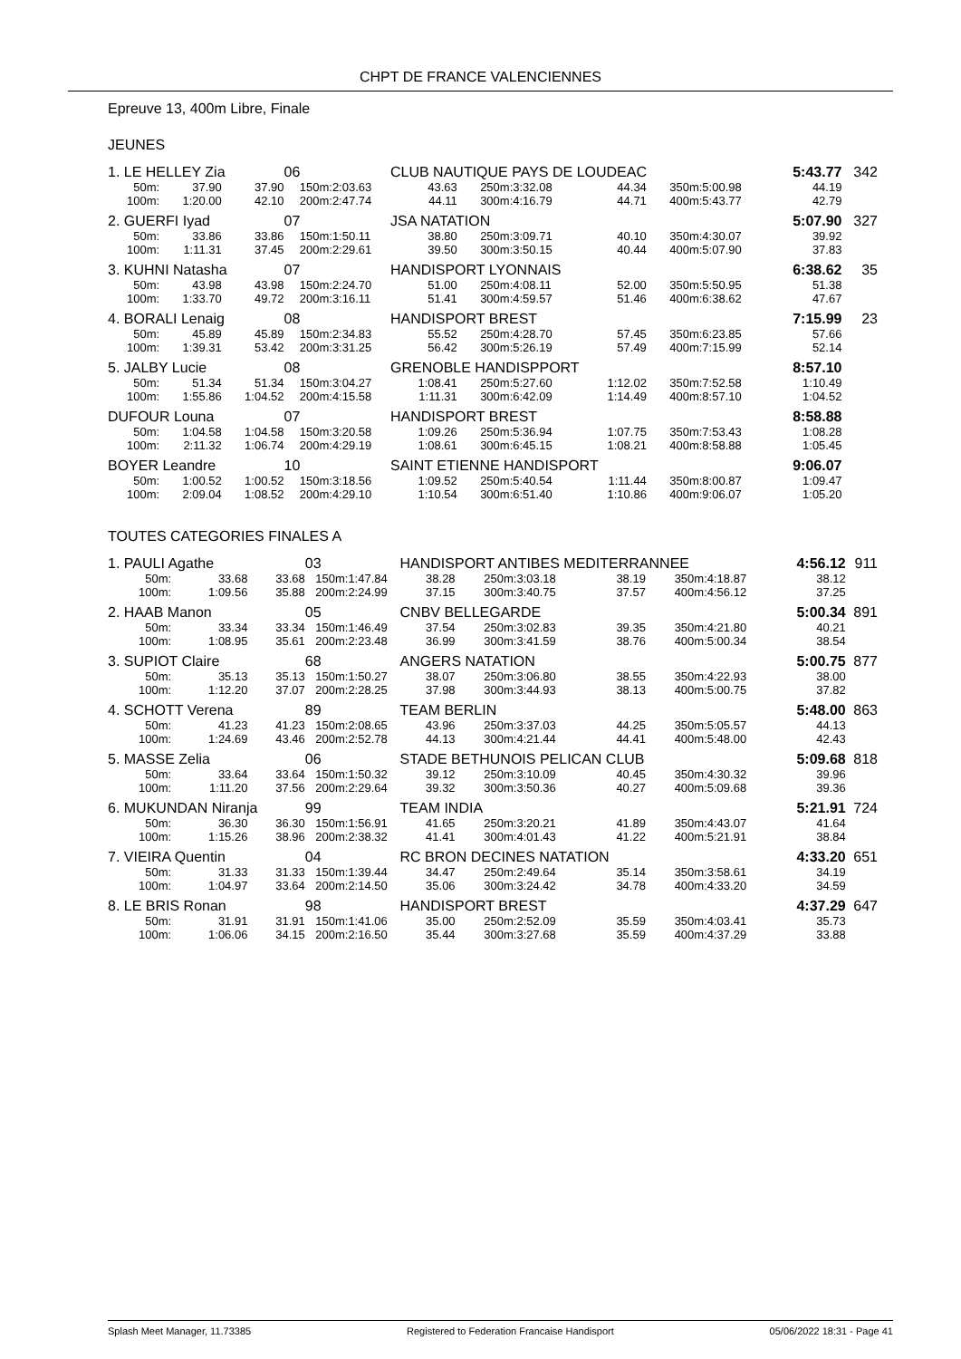CHPT DE FRANCE VALENCIENNES
Epreuve 13, 400m Libre, Finale
JEUNES
| 1. LE HELLEY Zia | | | 06 | | CLUB NAUTIQUE PAYS DE LOUDEAC | | | | | | 5:43.77 | 342 |
| 50m: | 37.90 | 37.90 | 150m: | 2:03.63 | 43.63 | 250m: | 3:32.08 | 44.34 | 350m: | 5:00.98 | 44.19 | |
| 100m: | 1:20.00 | 42.10 | 200m: | 2:47.74 | 44.11 | 300m: | 4:16.79 | 44.71 | 400m: | 5:43.77 | 42.79 | |
| 2. GUERFI Iyad | | | 07 | | JSA NATATION | | | | | | 5:07.90 | 327 |
| 50m: | 33.86 | 33.86 | 150m: | 1:50.11 | 38.80 | 250m: | 3:09.71 | 40.10 | 350m: | 4:30.07 | 39.92 | |
| 100m: | 1:11.31 | 37.45 | 200m: | 2:29.61 | 39.50 | 300m: | 3:50.15 | 40.44 | 400m: | 5:07.90 | 37.83 | |
| 3. KUHNI Natasha | | | 07 | | HANDISPORT LYONNAIS | | | | | | 6:38.62 | 35 |
| 50m: | 43.98 | 43.98 | 150m: | 2:24.70 | 51.00 | 250m: | 4:08.11 | 52.00 | 350m: | 5:50.95 | 51.38 | |
| 100m: | 1:33.70 | 49.72 | 200m: | 3:16.11 | 51.41 | 300m: | 4:59.57 | 51.46 | 400m: | 6:38.62 | 47.67 | |
| 4. BORALI Lenaig | | | 08 | | HANDISPORT BREST | | | | | | 7:15.99 | 23 |
| 50m: | 45.89 | 45.89 | 150m: | 2:34.83 | 55.52 | 250m: | 4:28.70 | 57.45 | 350m: | 6:23.85 | 57.66 | |
| 100m: | 1:39.31 | 53.42 | 200m: | 3:31.25 | 56.42 | 300m: | 5:26.19 | 57.49 | 400m: | 7:15.99 | 52.14 | |
| 5. JALBY Lucie | | | 08 | | GRENOBLE HANDISPPORT | | | | | | 8:57.10 | |
| 50m: | 51.34 | 51.34 | 150m: | 3:04.27 | 1:08.41 | 250m: | 5:27.60 | 1:12.02 | 350m: | 7:52.58 | 1:10.49 | |
| 100m: | 1:55.86 | 1:04.52 | 200m: | 4:15.58 | 1:11.31 | 300m: | 6:42.09 | 1:14.49 | 400m: | 8:57.10 | 1:04.52 | |
| DUFOUR Louna | | | 07 | | HANDISPORT BREST | | | | | | 8:58.88 | |
| 50m: | 1:04.58 | 1:04.58 | 150m: | 3:20.58 | 1:09.26 | 250m: | 5:36.94 | 1:07.75 | 350m: | 7:53.43 | 1:08.28 | |
| 100m: | 2:11.32 | 1:06.74 | 200m: | 4:29.19 | 1:08.61 | 300m: | 6:45.15 | 1:08.21 | 400m: | 8:58.88 | 1:05.45 | |
| BOYER Leandre | | | 10 | | SAINT ETIENNE HANDISPORT | | | | | | 9:06.07 | |
| 50m: | 1:00.52 | 1:00.52 | 150m: | 3:18.56 | 1:09.52 | 250m: | 5:40.54 | 1:11.44 | 350m: | 8:00.87 | 1:09.47 | |
| 100m: | 2:09.04 | 1:08.52 | 200m: | 4:29.10 | 1:10.54 | 300m: | 6:51.40 | 1:10.86 | 400m: | 9:06.07 | 1:05.20 | |
TOUTES CATEGORIES FINALES A
| 1. PAULI Agathe | | | 03 | | HANDISPORT ANTIBES MEDITERRANNEE | | | | | | 4:56.12 | 911 |
| 50m: | 33.68 | 33.68 | 150m: | 1:47.84 | 38.28 | 250m: | 3:03.18 | 38.19 | 350m: | 4:18.87 | 38.12 | |
| 100m: | 1:09.56 | 35.88 | 200m: | 2:24.99 | 37.15 | 300m: | 3:40.75 | 37.57 | 400m: | 4:56.12 | 37.25 | |
| 2. HAAB Manon | | | 05 | | CNBV BELLEGARDE | | | | | | 5:00.34 | 891 |
| 50m: | 33.34 | 33.34 | 150m: | 1:46.49 | 37.54 | 250m: | 3:02.83 | 39.35 | 350m: | 4:21.80 | 40.21 | |
| 100m: | 1:08.95 | 35.61 | 200m: | 2:23.48 | 36.99 | 300m: | 3:41.59 | 38.76 | 400m: | 5:00.34 | 38.54 | |
| 3. SUPIOT Claire | | | 68 | | ANGERS NATATION | | | | | | 5:00.75 | 877 |
| 50m: | 35.13 | 35.13 | 150m: | 1:50.27 | 38.07 | 250m: | 3:06.80 | 38.55 | 350m: | 4:22.93 | 38.00 | |
| 100m: | 1:12.20 | 37.07 | 200m: | 2:28.25 | 37.98 | 300m: | 3:44.93 | 38.13 | 400m: | 5:00.75 | 37.82 | |
| 4. SCHOTT Verena | | | 89 | | TEAM BERLIN | | | | | | 5:48.00 | 863 |
| 50m: | 41.23 | 41.23 | 150m: | 2:08.65 | 43.96 | 250m: | 3:37.03 | 44.25 | 350m: | 5:05.57 | 44.13 | |
| 100m: | 1:24.69 | 43.46 | 200m: | 2:52.78 | 44.13 | 300m: | 4:21.44 | 44.41 | 400m: | 5:48.00 | 42.43 | |
| 5. MASSE Zelia | | | 06 | | STADE BETHUNOIS PELICAN CLUB | | | | | | 5:09.68 | 818 |
| 50m: | 33.64 | 33.64 | 150m: | 1:50.32 | 39.12 | 250m: | 3:10.09 | 40.45 | 350m: | 4:30.32 | 39.96 | |
| 100m: | 1:11.20 | 37.56 | 200m: | 2:29.64 | 39.32 | 300m: | 3:50.36 | 40.27 | 400m: | 5:09.68 | 39.36 | |
| 6. MUKUNDAN Niranja | | | 99 | | TEAM INDIA | | | | | | 5:21.91 | 724 |
| 50m: | 36.30 | 36.30 | 150m: | 1:56.91 | 41.65 | 250m: | 3:20.21 | 41.89 | 350m: | 4:43.07 | 41.64 | |
| 100m: | 1:15.26 | 38.96 | 200m: | 2:38.32 | 41.41 | 300m: | 4:01.43 | 41.22 | 400m: | 5:21.91 | 38.84 | |
| 7. VIEIRA Quentin | | | 04 | | RC BRON DECINES NATATION | | | | | | 4:33.20 | 651 |
| 50m: | 31.33 | 31.33 | 150m: | 1:39.44 | 34.47 | 250m: | 2:49.64 | 35.14 | 350m: | 3:58.61 | 34.19 | |
| 100m: | 1:04.97 | 33.64 | 200m: | 2:14.50 | 35.06 | 300m: | 3:24.42 | 34.78 | 400m: | 4:33.20 | 34.59 | |
| 8. LE BRIS Ronan | | | 98 | | HANDISPORT BREST | | | | | | 4:37.29 | 647 |
| 50m: | 31.91 | 31.91 | 150m: | 1:41.06 | 35.00 | 250m: | 2:52.09 | 35.59 | 350m: | 4:03.41 | 35.73 | |
| 100m: | 1:06.06 | 34.15 | 200m: | 2:16.50 | 35.44 | 300m: | 3:27.68 | 35.59 | 400m: | 4:37.29 | 33.88 | |
Splash Meet Manager, 11.73385 Registered to Federation Francaise Handisport 05/06/2022 18:31 - Page 41